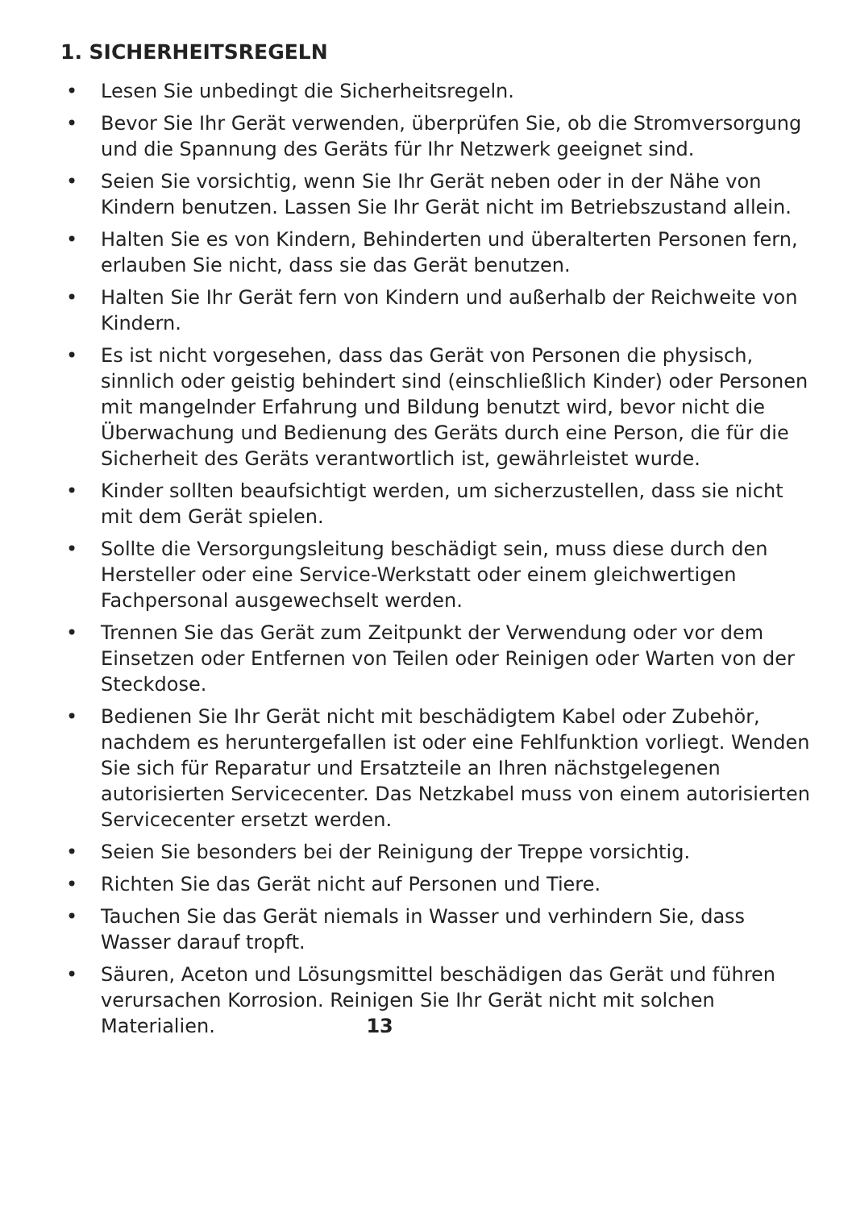1. SICHERHEITSREGELN
• Lesen Sie unbedingt die Sicherheitsregeln.
• Bevor Sie Ihr Gerät verwenden, überprüfen Sie, ob die Stromversorgung und die Spannung des Geräts für Ihr Netzwerk geeignet sind.
• Seien Sie vorsichtig, wenn Sie Ihr Gerät neben oder in der Nähe von Kindern benutzen. Lassen Sie Ihr Gerät nicht im Betriebszustand allein.
• Halten Sie es von Kindern, Behinderten und überalterten Personen fern, erlauben Sie nicht, dass sie das Gerät benutzen.
• Halten Sie Ihr Gerät fern von Kindern und außerhalb der Reichweite von Kindern.
• Es ist nicht vorgesehen, dass das Gerät von Personen die physisch, sinnlich oder geistig behindert sind (einschließlich Kinder) oder Personen mit mangelnder Erfahrung und Bildung benutzt wird, bevor nicht die Überwachung und Bedienung des Geräts durch eine Person, die für die Sicherheit des Geräts verantwortlich ist, gewährleistet wurde.
• Kinder sollten beaufsichtigt werden, um sicherzustellen, dass sie nicht mit dem Gerät spielen.
• Sollte die Versorgungsleitung beschädigt sein, muss diese durch den Hersteller oder eine Service-Werkstatt oder einem gleichwertigen Fachpersonal ausgewechselt werden.
• Trennen Sie das Gerät zum Zeitpunkt der Verwendung oder vor dem Einsetzen oder Entfernen von Teilen oder Reinigen oder Warten von der Steckdose.
• Bedienen Sie Ihr Gerät nicht mit beschädigtem Kabel oder Zubehör, nachdem es heruntergefallen ist oder eine Fehlfunktion vorliegt. Wenden Sie sich für Reparatur und Ersatzteile an Ihren nächstgelegenen autorisierten Servicecenter. Das Netzkabel muss von einem autorisierten Servicecenter ersetzt werden.
• Seien Sie besonders bei der Reinigung der Treppe vorsichtig.
• Richten Sie das Gerät nicht auf Personen und Tiere.
• Tauchen Sie das Gerät niemals in Wasser und verhindern Sie, dass Wasser darauf tropft.
• Säuren, Aceton und Lösungsmittel beschädigen das Gerät und führen verursachen Korrosion. Reinigen Sie Ihr Gerät nicht mit solchen Materialien. 13